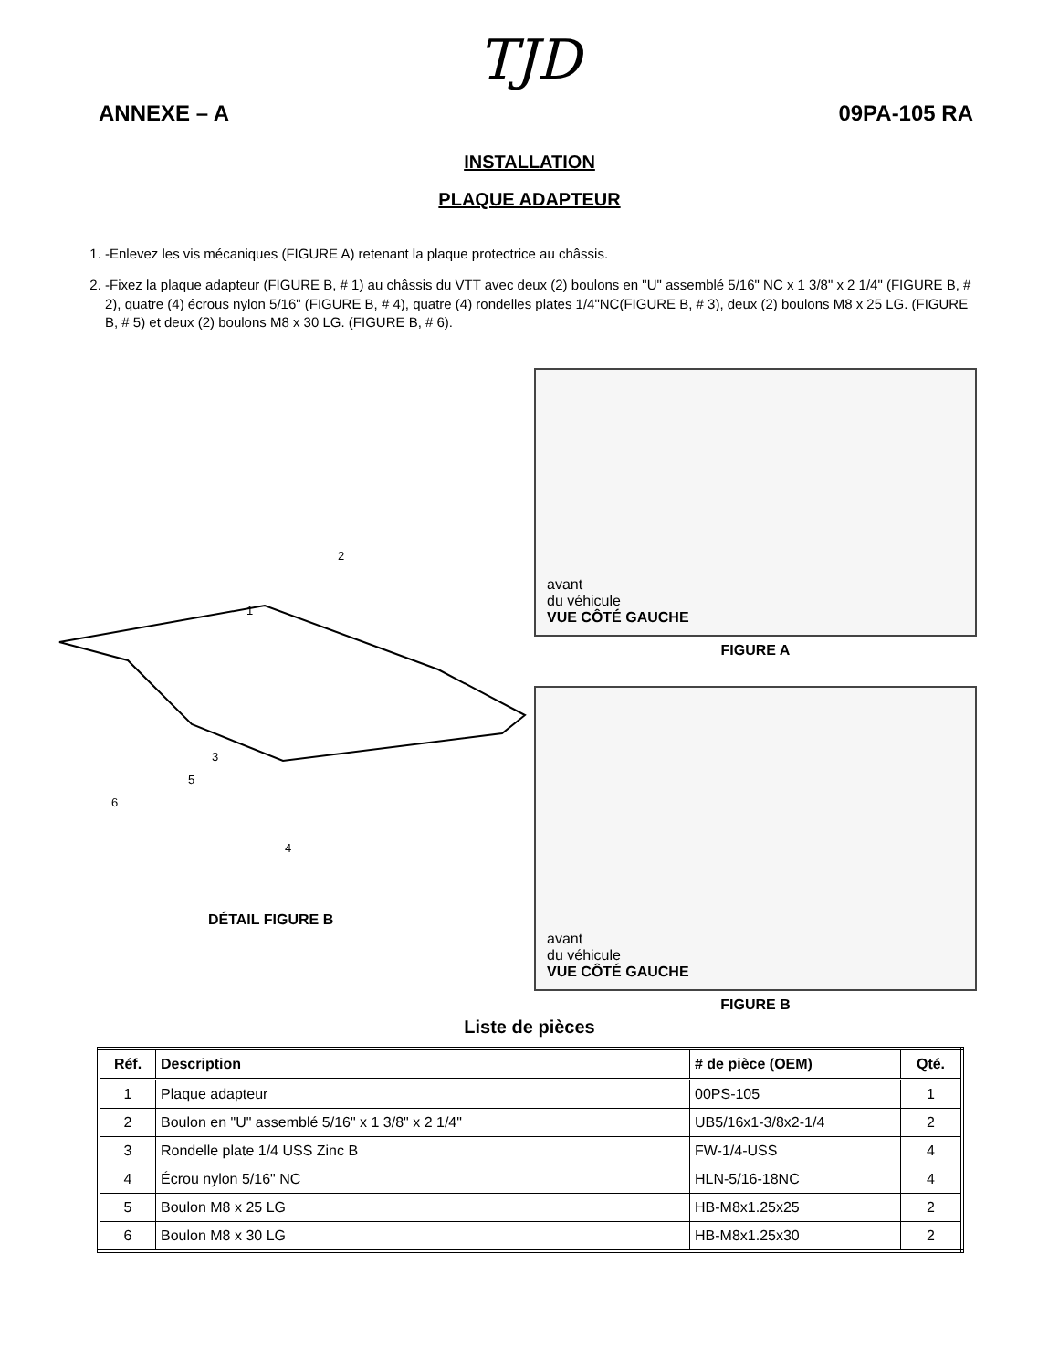TJD
ANNEXE – A 09PA-105 RA
INSTALLATION
PLAQUE ADAPTEUR
1. -Enlevez les vis mécaniques (FIGURE A) retenant la plaque protectrice au châssis.
2. -Fixez la plaque adapteur (FIGURE B, # 1) au châssis du VTT avec deux (2) boulons en "U" assemblé 5/16" NC x 1 3/8" x 2 1/4" (FIGURE B, # 2), quatre (4) écrous nylon 5/16" (FIGURE B, # 4), quatre (4) rondelles plates 1/4"NC(FIGURE B, # 3), deux (2) boulons M8 x 25 LG. (FIGURE B, # 5) et deux (2) boulons M8 x 30 LG. (FIGURE B, # 6).
2
1
3
5
6
4
DÉTAIL FIGURE B
avant
du véhicule
VUE CÔTÉ GAUCHE
FIGURE A
avant
du véhicule
VUE CÔTÉ GAUCHE
FIGURE B
Liste de pièces
| Réf. | Description | # de pièce (OEM) | Qté. |
| --- | --- | --- | --- |
| 1 | Plaque adapteur | 00PS-105 | 1 |
| 2 | Boulon en "U" assemblé 5/16" x 1 3/8" x 2 1/4" | UB5/16x1-3/8x2-1/4 | 2 |
| 3 | Rondelle plate 1/4 USS Zinc B | FW-1/4-USS | 4 |
| 4 | Écrou nylon 5/16" NC | HLN-5/16-18NC | 4 |
| 5 | Boulon M8 x 25 LG | HB-M8x1.25x25 | 2 |
| 6 | Boulon M8 x 30 LG | HB-M8x1.25x30 | 2 |